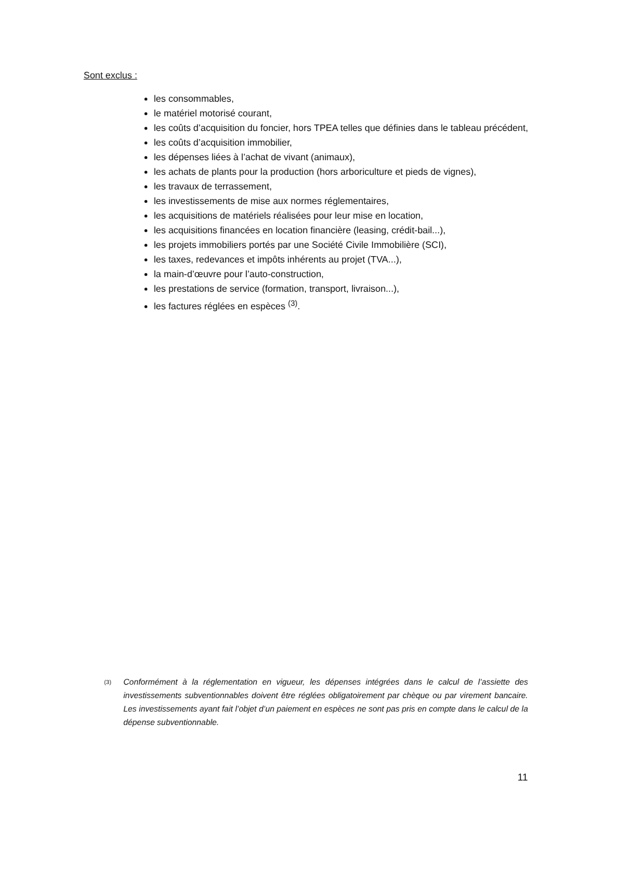Sont exclus :
les consommables,
le matériel motorisé courant,
les coûts d’acquisition du foncier, hors TPEA telles que définies dans le tableau précédent,
les coûts d’acquisition immobilier,
les dépenses liées à l’achat de vivant (animaux),
les achats de plants pour la production (hors arboriculture et pieds de vignes),
les travaux de terrassement,
les investissements de mise aux normes réglementaires,
les acquisitions de matériels réalisées pour leur mise en location,
les acquisitions financées en location financière (leasing, crédit-bail...),
les projets immobiliers portés par une Société Civile Immobilière (SCI),
les taxes, redevances et impôts inhérents au projet (TVA...),
la main-d’œuvre pour l’auto-construction,
les prestations de service (formation, transport, livraison...),
les factures réglées en espèces <sup>(3)</sup>.
<sup>(3)</sup>
Conformément à la réglementation en vigueur, les dépenses intégrées dans le calcul de l’assiette des investissements subventionnables doivent être réglées obligatoirement par chèque ou par virement bancaire. Les investissements ayant fait l’objet d’un paiement en espèces ne sont pas pris en compte dans le calcul de la dépense subventionnable.
11